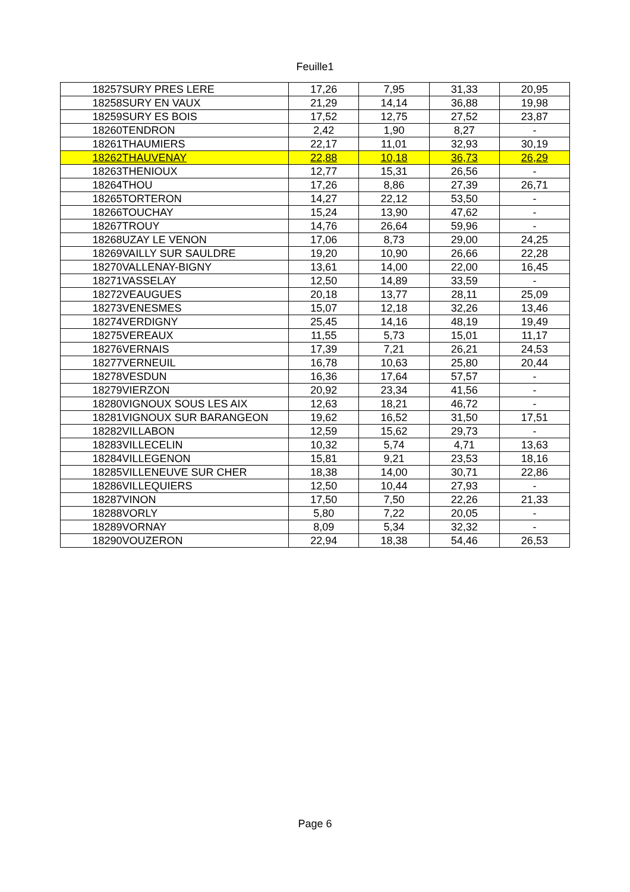Feuille1
| 18257 | SURY PRES LERE | 17,26 | 7,95 | 31,33 | 20,95 |
| 18258 | SURY EN VAUX | 21,29 | 14,14 | 36,88 | 19,98 |
| 18259 | SURY ES BOIS | 17,52 | 12,75 | 27,52 | 23,87 |
| 18260 | TENDRON | 2,42 | 1,90 | 8,27 | - |
| 18261 | THAUMIERS | 22,17 | 11,01 | 32,93 | 30,19 |
| 18262 | THAUVENAY | 22,88 | 10,18 | 36,73 | 26,29 |
| 18263 | THENIOUX | 12,77 | 15,31 | 26,56 | - |
| 18264 | THOU | 17,26 | 8,86 | 27,39 | 26,71 |
| 18265 | TORTERON | 14,27 | 22,12 | 53,50 | - |
| 18266 | TOUCHAY | 15,24 | 13,90 | 47,62 | - |
| 18267 | TROUY | 14,76 | 26,64 | 59,96 | - |
| 18268 | UZAY LE VENON | 17,06 | 8,73 | 29,00 | 24,25 |
| 18269 | VAILLY SUR SAULDRE | 19,20 | 10,90 | 26,66 | 22,28 |
| 18270 | VALLENAY-BIGNY | 13,61 | 14,00 | 22,00 | 16,45 |
| 18271 | VASSELAY | 12,50 | 14,89 | 33,59 | - |
| 18272 | VEAUGUES | 20,18 | 13,77 | 28,11 | 25,09 |
| 18273 | VENESMES | 15,07 | 12,18 | 32,26 | 13,46 |
| 18274 | VERDIGNY | 25,45 | 14,16 | 48,19 | 19,49 |
| 18275 | VEREAUX | 11,55 | 5,73 | 15,01 | 11,17 |
| 18276 | VERNAIS | 17,39 | 7,21 | 26,21 | 24,53 |
| 18277 | VERNEUIL | 16,78 | 10,63 | 25,80 | 20,44 |
| 18278 | VESDUN | 16,36 | 17,64 | 57,57 | - |
| 18279 | VIERZON | 20,92 | 23,34 | 41,56 | - |
| 18280 | VIGNOUX SOUS LES AIX | 12,63 | 18,21 | 46,72 | - |
| 18281 | VIGNOUX SUR BARANGEON | 19,62 | 16,52 | 31,50 | 17,51 |
| 18282 | VILLABON | 12,59 | 15,62 | 29,73 | - |
| 18283 | VILLECELIN | 10,32 | 5,74 | 4,71 | 13,63 |
| 18284 | VILLEGENON | 15,81 | 9,21 | 23,53 | 18,16 |
| 18285 | VILLENEUVE SUR CHER | 18,38 | 14,00 | 30,71 | 22,86 |
| 18286 | VILLEQUIERS | 12,50 | 10,44 | 27,93 | - |
| 18287 | VINON | 17,50 | 7,50 | 22,26 | 21,33 |
| 18288 | VORLY | 5,80 | 7,22 | 20,05 | - |
| 18289 | VORNAY | 8,09 | 5,34 | 32,32 | - |
| 18290 | VOUZERON | 22,94 | 18,38 | 54,46 | 26,53 |
Page 6